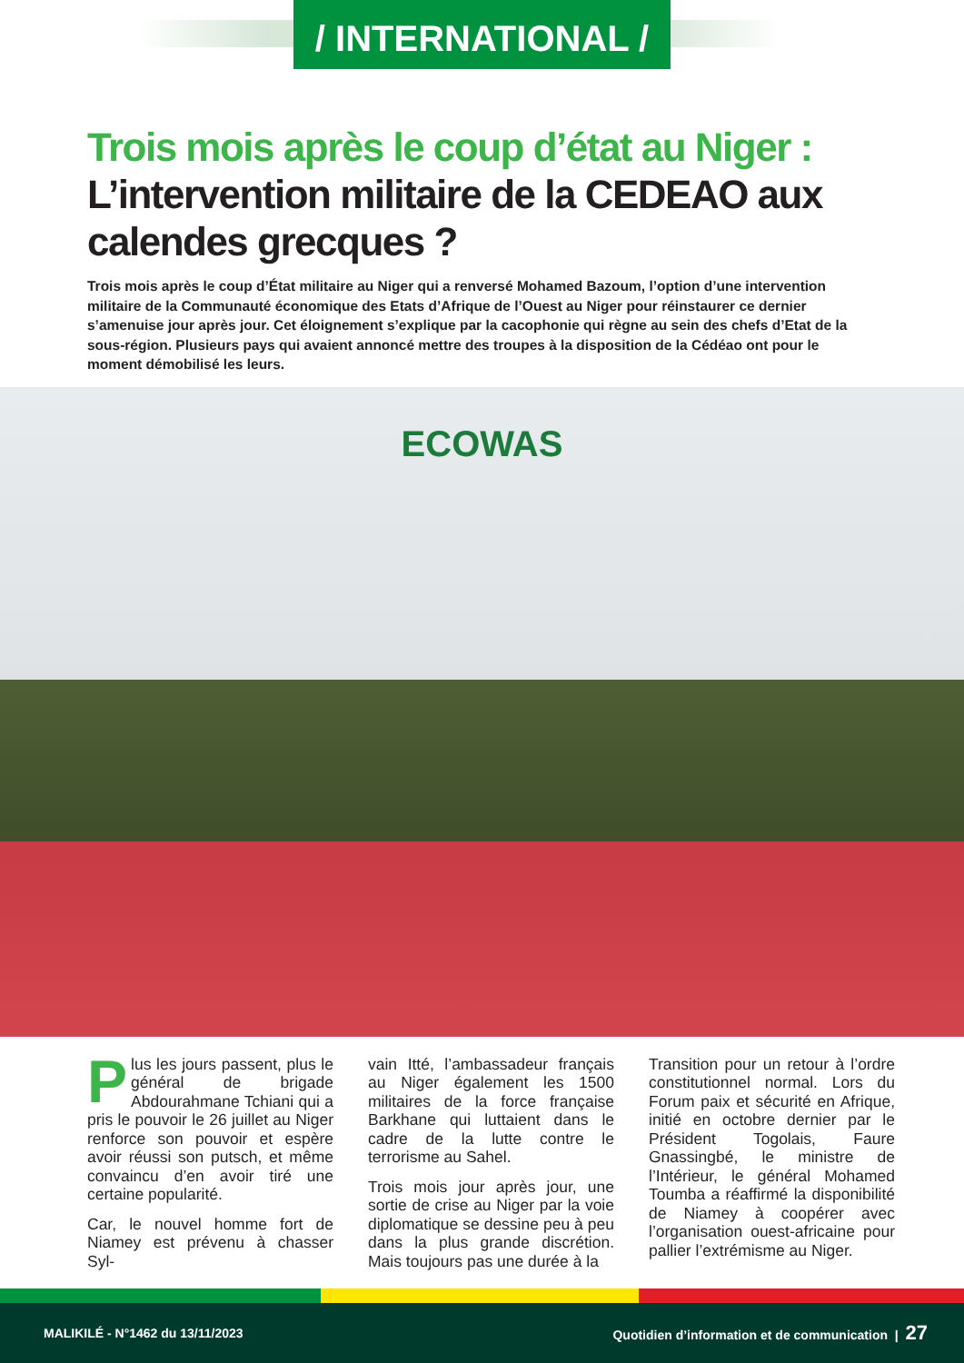/ INTERNATIONAL /
Trois mois après le coup d’état au Niger :
L’intervention militaire de la CEDEAO aux calendes grecques ?
Trois mois après le coup d’État militaire au Niger qui a renversé Mohamed Bazoum, l’option d’une intervention militaire de la Communauté économique des Etats d’Afrique de l’Ouest au Niger pour réinstaurer ce dernier s’amenuise jour après jour. Cet éloignement s’explique par la cacophonie qui règne au sein des chefs d’Etat de la sous-région. Plusieurs pays qui avaient annoncé mettre des troupes à la disposition de la Cédéao ont pour le moment démobilisé les leurs.
ECOWAS
Plus les jours passent, plus le général de brigade Abdourahmane Tchiani qui a pris le pouvoir le 26 juillet au Niger renforce son pouvoir et espère avoir réussi son putsch, et même convaincu d’en avoir tiré une certaine popularité.
Car, le nouvel homme fort de Niamey est prévenu à chasser Syl-
vain Itté, l’ambassadeur français au Niger également les 1500 militaires de la force française Barkhane qui luttaient dans le cadre de la lutte contre le terrorisme au Sahel.
Trois mois jour après jour, une sortie de crise au Niger par la voie diplomatique se dessine peu à peu dans la plus grande discrétion. Mais toujours pas une durée à la
Transition pour un retour à l’ordre constitutionnel normal. Lors du Forum paix et sécurité en Afrique, initié en octobre dernier par le Président Togolais, Faure Gnassingbé, le ministre de l’Intérieur, le général Mohamed Toumba a réaffirmé la disponibilité de Niamey à coopérer avec l’organisation ouest-africaine pour pallier l’extrémisme au Niger.
MALIKILÉ - N°1462 du 13/11/2023 Quotidien d’information et de communication | 27